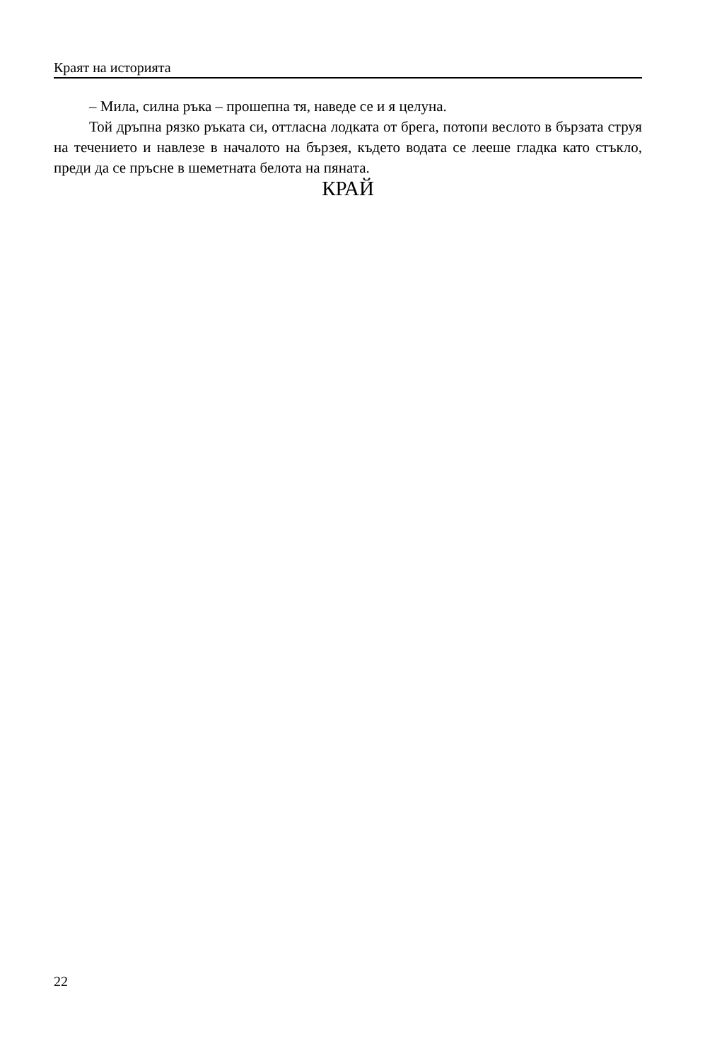Краят на историята
– Мила, силна ръка – прошепна тя, наведе се и я целуна.
Той дръпна рязко ръката си, оттласна лодката от брега, потопи весл­ото в бързата струя на течението и навлезе в началото на бързея, къде­то водата се лееше гладка като стъкло, преди да се пръсне в шеметната белота на пяната.
КРАЙ
22